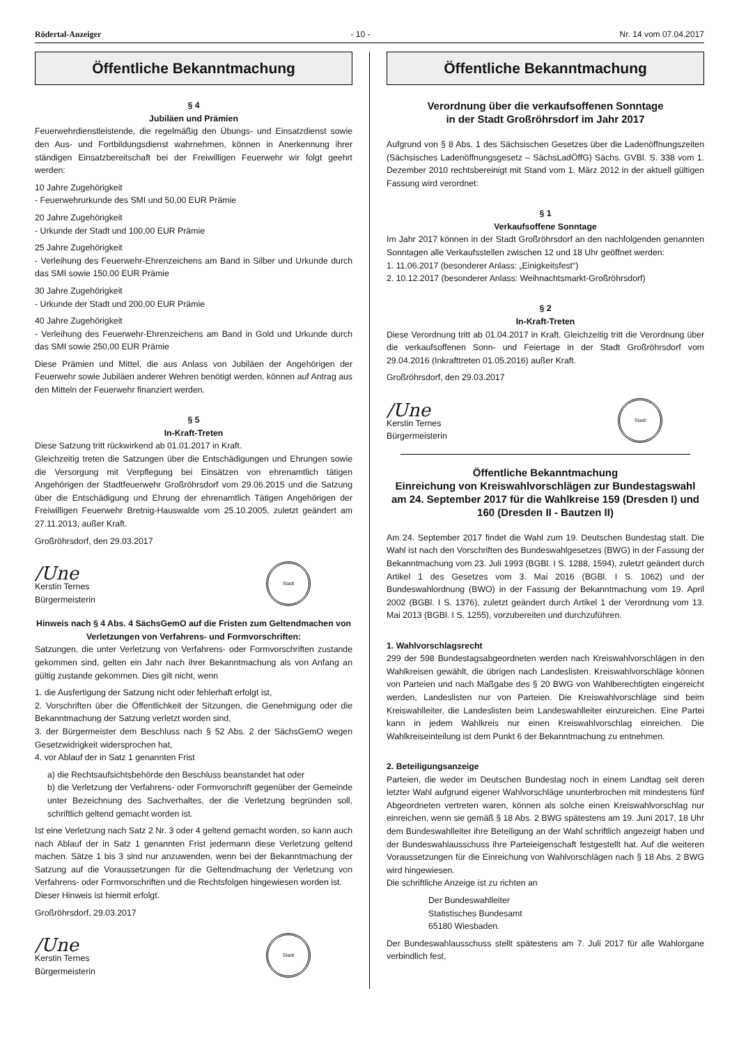Rödertal-Anzeiger - 10 - Nr. 14 vom 07.04.2017
Öffentliche Bekanntmachung
§ 4
Jubiläen und Prämien
Feuerwehrdienstleistende, die regelmäßig den Übungs- und Einsatzdienst sowie den Aus- und Fortbildungsdienst wahrnehmen, können in Anerkennung ihrer ständigen Einsatzbereitschaft bei der Freiwilligen Feuerwehr wir folgt geehrt werden:
10 Jahre Zugehörigkeit
- Feuerwehrurkunde des SMI und 50,00 EUR Prämie
20 Jahre Zugehörigkeit
- Urkunde der Stadt und 100,00 EUR Prämie
25 Jahre Zugehörigkeit
- Verleihung des Feuerwehr-Ehrenzeichens am Band in Silber und Urkunde durch das SMI sowie 150,00 EUR Prämie
30 Jahre Zugehörigkeit
- Urkunde der Stadt und 200,00 EUR Prämie
40 Jahre Zugehörigkeit
- Verleihung des Feuerwehr-Ehrenzeichens am Band in Gold und Urkunde durch das SMI sowie 250,00 EUR Prämie
Diese Prämien und Mittel, die aus Anlass von Jubiläen der Angehörigen der Feuerwehr sowie Jubiläen anderer Wehren benötigt werden, können auf Antrag aus den Mitteln der Feuerwehr finanziert werden.
§ 5
In-Kraft-Treten
Diese Satzung tritt rückwirkend ab 01.01.2017 in Kraft.
Gleichzeitig treten die Satzungen über die Entschädigungen und Ehrungen sowie die Versorgung mit Verpflegung bei Einsätzen von ehrenamtlich tätigen Angehörigen der Stadtfeuerwehr Großröhrsdorf vom 29.06.2015 und die Satzung über die Entschädigung und Ehrung der ehrenamtlich Tätigen Angehörigen der Freiwilligen Feuerwehr Bretnig-Hauswalde vom 25.10.2005, zuletzt geändert am 27.11.2013, außer Kraft.
Großröhrsdorf, den 29.03.2017
/Une
Kerstin Ternes
Bürgermeisterin
Stadt
Hinweis nach § 4 Abs. 4 SächsGemO auf die Fristen zum Geltendmachen von Verletzungen von Verfahrens- und Formvorschriften:
Satzungen, die unter Verletzung von Verfahrens- oder Formvorschriften zustande gekommen sind, gelten ein Jahr nach ihrer Bekanntmachung als von Anfang an gültig zustande gekommen. Dies gilt nicht, wenn
1. die Ausfertigung der Satzung nicht oder fehlerhaft erfolgt ist,
2. Vorschriften über die Öffentlichkeit der Sitzungen, die Genehmigung oder die Bekanntmachung der Satzung verletzt worden sind,
3. der Bürgermeister dem Beschluss nach § 52 Abs. 2 der SächsGemO wegen Gesetzwidrigkeit widersprochen hat,
4. vor Ablauf der in Satz 1 genannten Frist
a) die Rechtsaufsichtsbehörde den Beschluss beanstandet hat oder
b) die Verletzung der Verfahrens- oder Formvorschrift gegenüber der Gemeinde unter Bezeichnung des Sachverhaltes, der die Verletzung begründen soll, schriftlich geltend gemacht worden ist.
Ist eine Verletzung nach Satz 2 Nr. 3 oder 4 geltend gemacht worden, so kann auch nach Ablauf der in Satz 1 genannten Frist jedermann diese Verletzung geltend machen. Sätze 1 bis 3 sind nur anzuwenden, wenn bei der Bekanntmachung der Satzung auf die Voraussetzungen für die Geltendmachung der Verletzung von Verfahrens- oder Formvorschriften und die Rechtsfolgen hingewiesen worden ist.
Dieser Hinweis ist hiermit erfolgt.
Großröhrsdorf, 29.03.2017
/Une
Kerstin Ternes
Bürgermeisterin
Stadt
Öffentliche Bekanntmachung
Verordnung über die verkaufsoffenen Sonntage
in der Stadt Großröhrsdorf im Jahr 2017
Aufgrund von § 8 Abs. 1 des Sächsischen Gesetzes über die Ladenöffnungszeiten (Sächsisches Ladenöffnungsgesetz – SächsLadÖffG) Sächs. GVBl. S. 338 vom 1. Dezember 2010 rechtsbereinigt mit Stand vom 1. März 2012 in der aktuell gültigen Fassung wird verordnet:
§ 1
Verkaufsoffene Sonntage
Im Jahr 2017 können in der Stadt Großröhrsdorf an den nachfolgenden genannten Sonntagen alle Verkaufsstellen zwischen 12 und 18 Uhr geöffnet werden:
1. 11.06.2017 (besonderer Anlass: „Einigkeitsfest“)
2. 10.12.2017 (besonderer Anlass: Weihnachtsmarkt-Großröhrsdorf)
§ 2
In-Kraft-Treten
Diese Verordnung tritt ab 01.04.2017 in Kraft. Gleichzeitig tritt die Verordnung über die verkaufsoffenen Sonn- und Feiertage in der Stadt Großröhrsdorf vom 29.04.2016 (Inkrafttreten 01.05.2016) außer Kraft.
Großröhrsdorf, den 29.03.2017
/Une
Kerstin Ternes
Bürgermeisterin
Stadt
Öffentliche Bekanntmachung
Einreichung von Kreiswahlvorschlägen zur Bundestagswahl am 24. September 2017 für die Wahlkreise 159 (Dresden I) und 160 (Dresden II - Bautzen II)
Am 24. September 2017 findet die Wahl zum 19. Deutschen Bundestag statt. Die Wahl ist nach den Vorschriften des Bundeswahlgesetzes (BWG) in der Fassung der Bekanntmachung vom 23. Juli 1993 (BGBl. I S. 1288, 1594), zuletzt geändert durch Artikel 1 des Gesetzes vom 3. Mai 2016 (BGBl. I S. 1062) und der Bundeswahlordnung (BWO) in der Fassung der Bekanntmachung vom 19. April 2002 (BGBl. I S. 1376), zuletzt geändert durch Artikel 1 der Verordnung vom 13. Mai 2013 (BGBl. I S. 1255), vorzubereiten und durchzuführen.
1. Wahlvorschlagsrecht
299 der 598 Bundestagsabgeordneten werden nach Kreiswahlvorschlägen in den Wahlkreisen gewählt, die übrigen nach Landeslisten. Kreiswahlvorschläge können von Parteien und nach Maßgabe des § 20 BWG von Wahlberechtigten eingereicht werden, Landeslisten nur von Parteien. Die Kreiswahlvorschläge sind beim Kreiswahlleiter, die Landeslisten beim Landeswahlleiter einzureichen. Eine Partei kann in jedem Wahlkreis nur einen Kreiswahlvorschlag einreichen. Die Wahlkreiseinteilung ist dem Punkt 6 der Bekanntmachung zu entnehmen.
2. Beteiligungsanzeige
Parteien, die weder im Deutschen Bundestag noch in einem Landtag seit deren letzter Wahl aufgrund eigener Wahlvorschläge ununterbrochen mit mindestens fünf Abgeordneten vertreten waren, können als solche einen Kreiswahlvorschlag nur einreichen, wenn sie gemäß § 18 Abs. 2 BWG spätestens am 19. Juni 2017, 18 Uhr dem Bundeswahlleiter ihre Beteiligung an der Wahl schriftlich angezeigt haben und der Bundeswahlausschuss ihre Parteieigenschaft festgestellt hat. Auf die weiteren Voraussetzungen für die Einreichung von Wahlvorschlägen nach § 18 Abs. 2 BWG wird hingewiesen.
Die schriftliche Anzeige ist zu richten an
Der Bundeswahlleiter
Statistisches Bundesamt
65180 Wiesbaden.
Der Bundeswahlausschuss stellt spätestens am 7. Juli 2017 für alle Wahlorgane verbindlich fest,